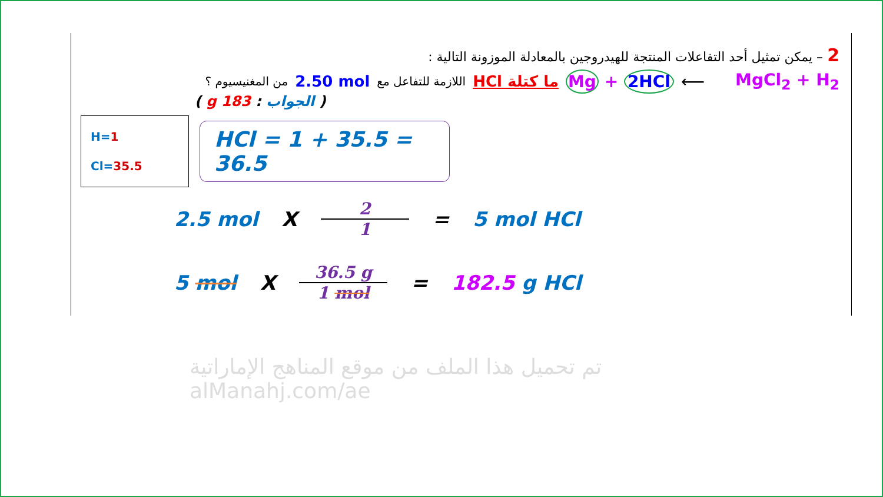2 – يمكن تمثيل أحد التفاعلات المنتجة للهيدروجين بالمعادلة الموزونة التالية :
MgCl<sub>2</sub> + H<sub>2</sub> ⟵ Mg + 2HCl ما كتلة HCl اللازمة للتفاعل مع 2.50 mol من المغنيسيوم ؟
( الجواب : 183 g )
H=1
Cl=35.5
HCl = 1 + 35.5 = 36.5
2.5 mol X 2 1 = 5 mol HCl
5 mol X 36.5 g 1 mol = 182.5 g HCl
تم تحميل هذا الملف من موقع المناهج الإماراتية
alManahj.com/ae